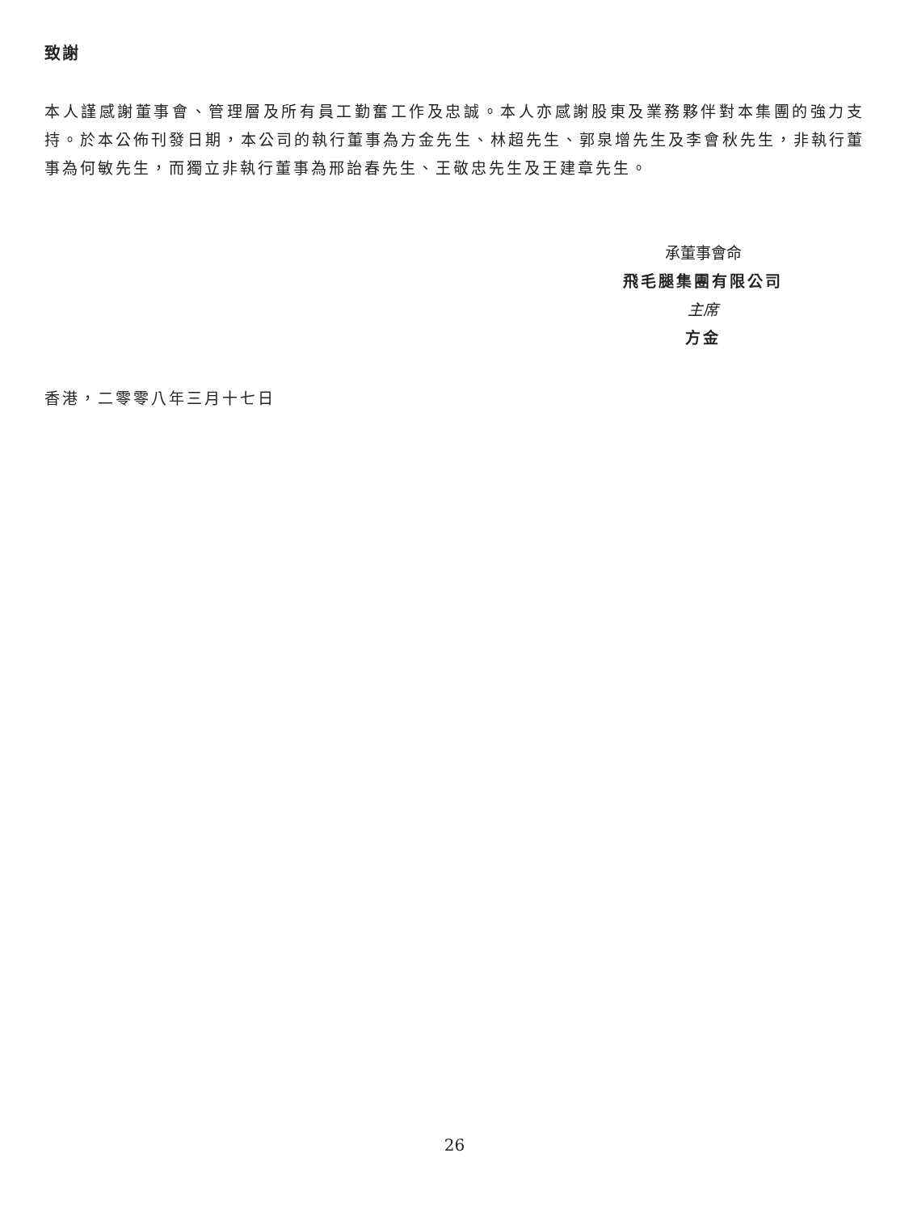致謝
本人謹感謝董事會、管理層及所有員工勤奮工作及忠誠。本人亦感謝股東及業務夥伴對本集團的強力支持。於本公佈刊發日期，本公司的執行董事為方金先生、林超先生、郭泉增先生及李會秋先生，非執行董事為何敏先生，而獨立非執行董事為邢詒春先生、王敬忠先生及王建章先生。
承董事會命
飛毛腿集團有限公司
主席
方金
香港，二零零八年三月十七日
26